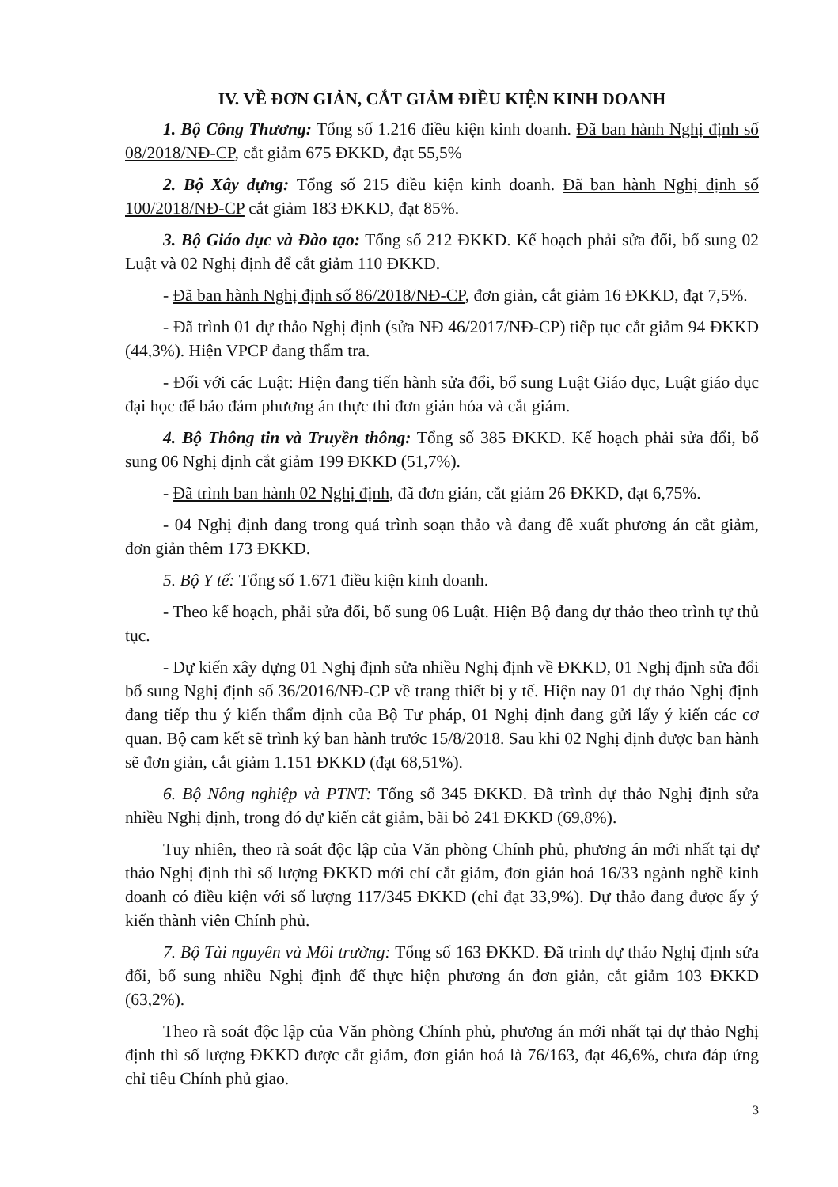IV. VỀ ĐƠN GIẢN, CẮT GIẢM ĐIỀU KIỆN KINH DOANH
1. Bộ Công Thương: Tổng số 1.216 điều kiện kinh doanh. Đã ban hành Nghị định số 08/2018/NĐ-CP, cắt giảm 675 ĐKKD, đạt 55,5%
2. Bộ Xây dựng: Tổng số 215 điều kiện kinh doanh. Đã ban hành Nghị định số 100/2018/NĐ-CP cắt giảm 183 ĐKKD, đạt 85%.
3. Bộ Giáo dục và Đào tạo: Tổng số 212 ĐKKD. Kế hoạch phải sửa đổi, bổ sung 02 Luật và 02 Nghị định để cắt giảm 110 ĐKKD.
- Đã ban hành Nghị định số 86/2018/NĐ-CP, đơn giản, cắt giảm 16 ĐKKD, đạt 7,5%.
- Đã trình 01 dự thảo Nghị định (sửa NĐ 46/2017/NĐ-CP) tiếp tục cắt giảm 94 ĐKKD (44,3%). Hiện VPCP đang thẩm tra.
- Đối với các Luật: Hiện đang tiến hành sửa đổi, bổ sung Luật Giáo dục, Luật giáo dục đại học để bảo đảm phương án thực thi đơn giản hóa và cắt giảm.
4. Bộ Thông tin và Truyền thông: Tổng số 385 ĐKKD. Kế hoạch phải sửa đổi, bổ sung 06 Nghị định cắt giảm 199 ĐKKD (51,7%).
- Đã trình ban hành 02 Nghị định, đã đơn giản, cắt giảm 26 ĐKKD, đạt 6,75%.
- 04 Nghị định đang trong quá trình soạn thảo và đang đề xuất phương án cắt giảm, đơn giản thêm 173 ĐKKD.
5. Bộ Y tế: Tổng số 1.671 điều kiện kinh doanh.
- Theo kế hoạch, phải sửa đổi, bổ sung 06 Luật. Hiện Bộ đang dự thảo theo trình tự thủ tục.
- Dự kiến xây dựng 01 Nghị định sửa nhiều Nghị định về ĐKKD, 01 Nghị định sửa đổi bổ sung Nghị định số 36/2016/NĐ-CP về trang thiết bị y tế. Hiện nay 01 dự thảo Nghị định đang tiếp thu ý kiến thẩm định của Bộ Tư pháp, 01 Nghị định đang gửi lấy ý kiến các cơ quan. Bộ cam kết sẽ trình ký ban hành trước 15/8/2018. Sau khi 02 Nghị định được ban hành sẽ đơn giản, cắt giảm 1.151 ĐKKD (đạt 68,51%).
6. Bộ Nông nghiệp và PTNT: Tổng số 345 ĐKKD. Đã trình dự thảo Nghị định sửa nhiều Nghị định, trong đó dự kiến cắt giảm, bãi bỏ 241 ĐKKD (69,8%).
Tuy nhiên, theo rà soát độc lập của Văn phòng Chính phủ, phương án mới nhất tại dự thảo Nghị định thì số lượng ĐKKD mới chỉ cắt giảm, đơn giản hoá 16/33 ngành nghề kinh doanh có điều kiện với số lượng 117/345 ĐKKD (chỉ đạt 33,9%). Dự thảo đang được ấy ý kiến thành viên Chính phủ.
7. Bộ Tài nguyên và Môi trường: Tổng số 163 ĐKKD. Đã trình dự thảo Nghị định sửa đổi, bổ sung nhiều Nghị định để thực hiện phương án đơn giản, cắt giảm 103 ĐKKD (63,2%).
Theo rà soát độc lập của Văn phòng Chính phủ, phương án mới nhất tại dự thảo Nghị định thì số lượng ĐKKD được cắt giảm, đơn giản hoá là 76/163, đạt 46,6%, chưa đáp ứng chỉ tiêu Chính phủ giao.
3